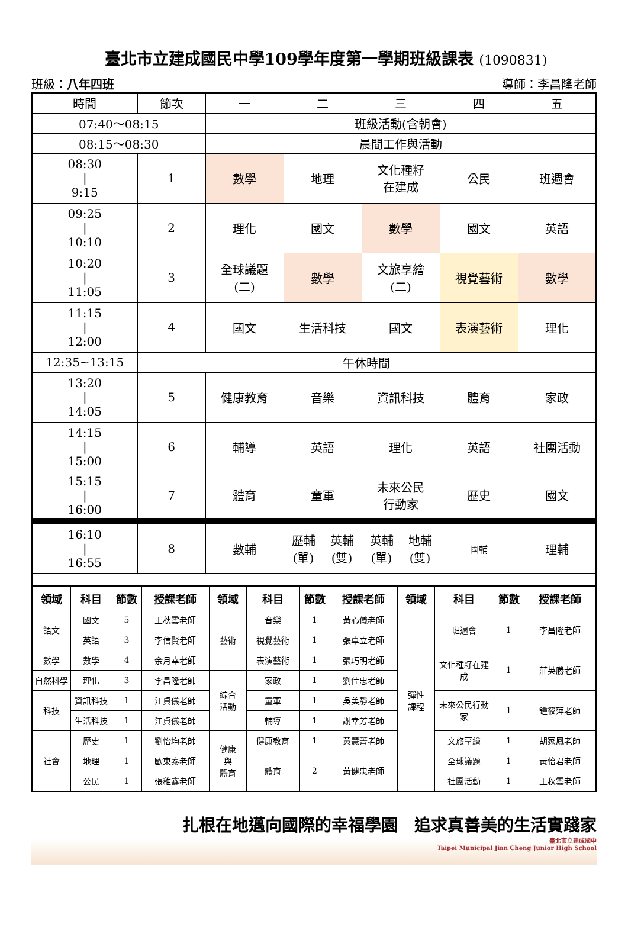臺北市立建成國民中學109學年度第一學期班級課表 (1090831)
班級：八年四班 導師：李昌隆老師
| 時間 | 節次 | 一 | 二 | 三 | 四 | 五 |
| --- | --- | --- | --- | --- | --- | --- |
| 07:40～08:15 | | 班級活動(含朝會) | | | | |
| 08:15～08:30 | | 晨間工作與活動 | | | | |
| 08:30 / 9:15 | 1 | 數學 | 地理 | 文化種籽 在建成 | 公民 | 班週會 |
| 09:25 / 10:10 | 2 | 理化 | 國文 | 數學 | 國文 | 英語 |
| 10:20 / 11:05 | 3 | 全球議題 (二) | 數學 | 文旅享繪 (二) | 視覺藝術 | 數學 |
| 11:15 / 12:00 | 4 | 國文 | 生活科技 | 國文 | 表演藝術 | 理化 |
| 12:35~13:15 | 午休時間 | | | | | |
| 13:20 / 14:05 | 5 | 健康教育 | 音樂 | 資訊科技 | 體育 | 家政 |
| 14:15 / 15:00 | 6 | 輔導 | 英語 | 理化 | 英語 | 社團活動 |
| 15:15 / 16:00 | 7 | 體育 | 童軍 | 未來公民 行動家 | 歷史 | 國文 |
| 16:10 / 16:55 | 8 | 數輔 | / 歷輔 (單) / 英輔 (雙) / | / 英輔 (單) / 地輔 (雙) / | 國輔 | 理輔 |
| 領域 | 科目 | 節數 | 授課老師 | 領域 | 科目 | 節數 | 授課老師 | 領域 | 科目 | 節數 | 授課老師 |
| --- | --- | --- | --- | --- | --- | --- | --- | --- | --- | --- | --- |
| 語文 | 國文 | 5 | 王秋雲老師 | 藝術 | 音樂 | 1 | 黃心儀老師 | 彈性 課程 | 班週會 | 1 | 李昌隆老師 |
| | 英語 | 3 | 李信賢老師 | | 視覺藝術 | 1 | 張卓立老師 | | | | |
| 數學 | 數學 | 4 | 余月幸老師 | | 表演藝術 | 1 | 張巧明老師 | | 文化種籽在建成 | 1 | 莊英勝老師 |
| 自然科學 | 理化 | 3 | 李昌隆老師 | 綜合 活動 | 家政 | 1 | 劉佳忠老師 | | | | |
| 科技 | 資訊科技 | 1 | 江貞儀老師 | | 童軍 | 1 | 吳美靜老師 | | 未來公民行動家 | 1 | 鍾筱萍老師 |
| | 生活科技 | 1 | 江貞儀老師 | | 輔導 | 1 | 謝幸芳老師 | | | | |
| 社會 | 歷史 | 1 | 劉怡均老師 | 健康 與 體育 | 健康教育 | 1 | 黃慧菁老師 | | 文旅享繪 | 1 | 胡家鳳老師 |
| | 地理 | 1 | 歐東泰老師 | | 體育 | 2 | 黃健忠老師 | | 全球議題 | 1 | 黃怡君老師 |
| | 公民 | 1 | 張稚鑫老師 | | | | | | 社團活動 | 1 | 王秋雲老師 |
扎根在地邁向國際的幸福學園　追求真善美的生活實踐家
臺北市立建成國中
Taipei Municipal Jian Cheng Junior High School